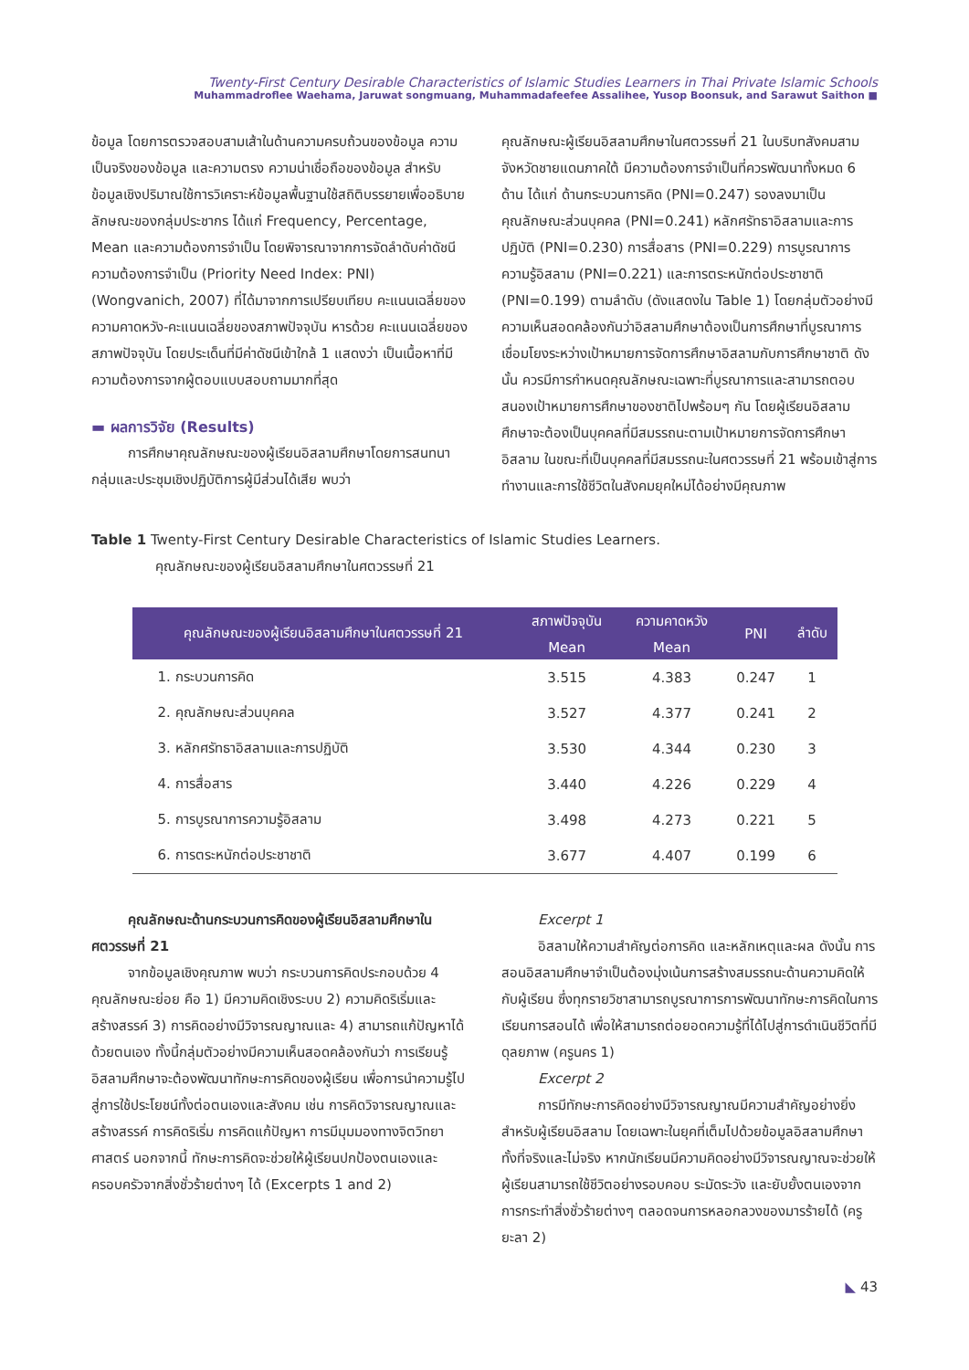Twenty-First Century Desirable Characteristics of Islamic Studies Learners in Thai Private Islamic Schools
Muhammadroflee Waehama, Jaruwat songmuang, Muhammadafeefee Assalihee, Yusop Boonsuk, and Sarawut Saithon ■
ข้อมูล โดยการตรวจสอบสามเส้าในด้านความครบถ้วนของข้อมูล ความเป็นจริงของข้อมูล และความตรง ความน่าเชื่อถือของข้อมูล สำหรับข้อมูลเชิงปริมาณใช้การวิเคราะห์ข้อมูลพื้นฐานใช้สถิติบรรยายเพื่ออธิบายลักษณะของกลุ่มประชากร ได้แก่ Frequency, Percentage, Mean และความต้องการจำเป็น โดยพิจารณาจากการจัดลำดับค่าดัชนีความต้องการจำเป็น (Priority Need Index: PNI) (Wongvanich, 2007) ที่ได้มาจากการเปรียบเทียบ คะแนนเฉลี่ยของความคาดหวัง-คะแนนเฉลี่ยของสภาพปัจจุบัน หารด้วย คะแนนเฉลี่ยของสภาพปัจจุบัน โดยประเด็นที่มีค่าดัชนีเข้าใกล้ 1 แสดงว่า เป็นเนื้อหาที่มีความต้องการจากผู้ตอบแบบสอบถามมากที่สุด
▬ ผลการวิจัย (Results)
การศึกษาคุณลักษณะของผู้เรียนอิสลามศึกษาโดยการสนทนากลุ่มและประชุมเชิงปฏิบัติการผู้มีส่วนได้เสีย พบว่า
คุณลักษณะผู้เรียนอิสลามศึกษาในศตวรรษที่ 21 ในบริบทสังคมสามจังหวัดชายแดนภาคใต้ มีความต้องการจำเป็นที่ควรพัฒนาทั้งหมด 6 ด้าน ได้แก่ ด้านกระบวนการคิด (PNI=0.247) รองลงมาเป็นคุณลักษณะส่วนบุคคล (PNI=0.241) หลักศรัทธาอิสลามและการปฏิบัติ (PNI=0.230) การสื่อสาร (PNI=0.229) การบูรณาการความรู้อิสลาม (PNI=0.221) และการตระหนักต่อประชาชาติ (PNI=0.199) ตามลำดับ (ดังแสดงใน Table 1) โดยกลุ่มตัวอย่างมีความเห็นสอดคล้องกันว่าอิสลามศึกษาต้องเป็นการศึกษาที่บูรณาการเชื่อมโยงระหว่างเป้าหมายการจัดการศึกษาอิสลามกับการศึกษาชาติ ดังนั้น ควรมีการกำหนดคุณลักษณะเฉพาะที่บูรณาการและสามารถตอบสนองเป้าหมายการศึกษาของชาติไปพร้อมๆ กัน โดยผู้เรียนอิสลามศึกษาจะต้องเป็นบุคคลที่มีสมรรถนะตามเป้าหมายการจัดการศึกษาอิสลาม ในขณะที่เป็นบุคคลที่มีสมรรถนะในศตวรรษที่ 21 พร้อมเข้าสู่การทำงานและการใช้ชีวิตในสังคมยุคใหม่ได้อย่างมีคุณภาพ
Table 1 Twenty-First Century Desirable Characteristics of Islamic Studies Learners.
คุณลักษณะของผู้เรียนอิสลามศึกษาในศตวรรษที่ 21
| คุณลักษณะของผู้เรียนอิสลามศึกษาในศตวรรษที่ 21 | สภาพปัจจุบัน | ความคาดหวัง | PNI | ลำดับ |
| --- | --- | --- | --- | --- |
| | Mean | Mean | | |
| 1. กระบวนการคิด | 3.515 | 4.383 | 0.247 | 1 |
| 2. คุณลักษณะส่วนบุคคล | 3.527 | 4.377 | 0.241 | 2 |
| 3. หลักศรัทธาอิสลามและการปฏิบัติ | 3.530 | 4.344 | 0.230 | 3 |
| 4. การสื่อสาร | 3.440 | 4.226 | 0.229 | 4 |
| 5. การบูรณาการความรู้อิสลาม | 3.498 | 4.273 | 0.221 | 5 |
| 6. การตระหนักต่อประชาชาติ | 3.677 | 4.407 | 0.199 | 6 |
คุณลักษณะด้านกระบวนการคิดของผู้เรียนอิสลามศึกษาในศตวรรษที่ 21
จากข้อมูลเชิงคุณภาพ พบว่า กระบวนการคิดประกอบด้วย 4 คุณลักษณะย่อย คือ 1) มีความคิดเชิงระบบ 2) ความคิดริเริ่มและสร้างสรรค์ 3) การคิดอย่างมีวิจารณญาณและ 4) สามารถแก้ปัญหาได้ด้วยตนเอง ทั้งนี้กลุ่มตัวอย่างมีความเห็นสอดคล้องกันว่า การเรียนรู้อิสลามศึกษาจะต้องพัฒนาทักษะการคิดของผู้เรียน เพื่อการนำความรู้ไปสู่การใช้ประโยชน์ทั้งต่อตนเองและสังคม เช่น การคิดวิจารณญาณและสร้างสรรค์ การคิดริเริ่ม การคิดแก้ปัญหา การมีมุมมองทางจิตวิทยาศาสตร์ นอกจากนี้ ทักษะการคิดจะช่วยให้ผู้เรียนปกป้องตนเองและครอบครัวจากสิ่งชั่วร้ายต่างๆ ได้ (Excerpts 1 and 2)
Excerpt 1
อิสลามให้ความสำคัญต่อการคิด และหลักเหตุและผล ดังนั้น การสอนอิสลามศึกษาจำเป็นต้องมุ่งเน้นการสร้างสมรรถนะด้านความคิดให้กับผู้เรียน ซึ่งทุกรายวิชาสามารถบูรณาการการพัฒนาทักษะการคิดในการเรียนการสอนได้ เพื่อให้สามารถต่อยอดความรู้ที่ได้ไปสู่การดำเนินชีวิตที่มีดุลยภาพ (ครูนคร 1)
Excerpt 2
การมีทักษะการคิดอย่างมีวิจารณญาณมีความสำคัญอย่างยิ่งสำหรับผู้เรียนอิสลาม โดยเฉพาะในยุคที่เต็มไปด้วยข้อมูลอิสลามศึกษาทั้งที่จริงและไม่จริง หากนักเรียนมีความคิดอย่างมีวิจารณญาณจะช่วยให้ผู้เรียนสามารถใช้ชีวิตอย่างรอบคอบ ระมัดระวัง และยับยั้งตนเองจากการกระทำสิ่งชั่วร้ายต่างๆ ตลอดจนการหลอกลวงของมารร้ายได้ (ครูยะลา 2)
◣ 43